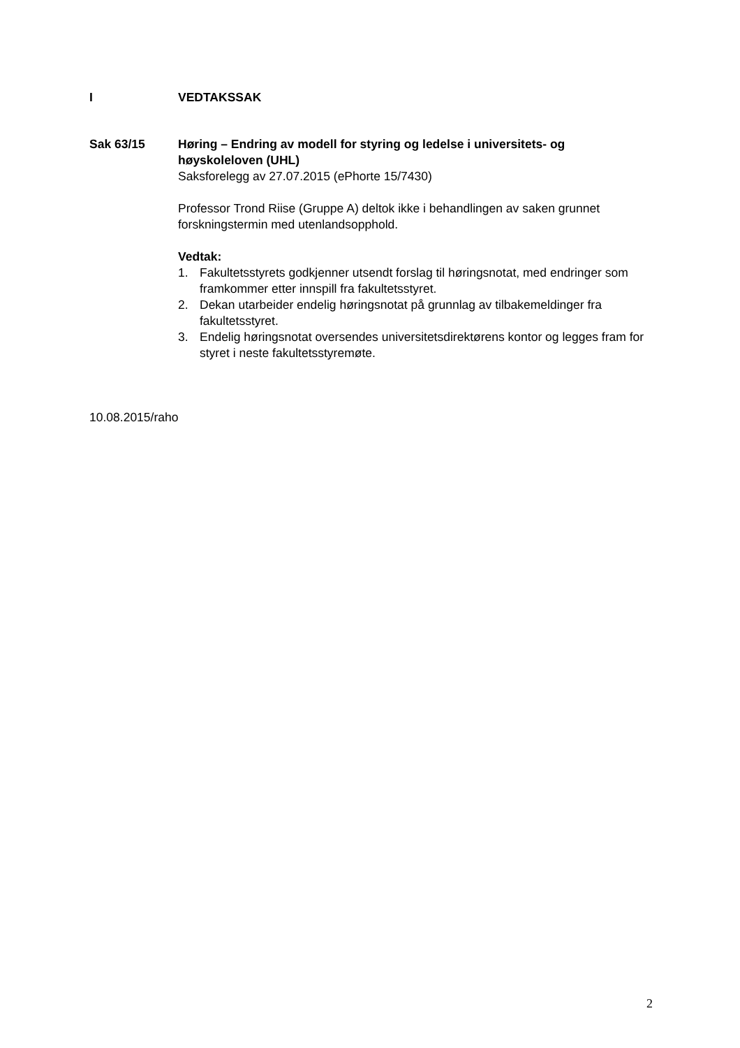I VEDTAKSSAK
Sak 63/15 Høring – Endring av modell for styring og ledelse i universitets- og høyskoleloven (UHL)
Saksforelegg av 27.07.2015 (ePhorte 15/7430)
Professor Trond Riise (Gruppe A) deltok ikke i behandlingen av saken grunnet forskningstermin med utenlandsopphold.
Vedtak:
1. Fakultetsstyrets godkjenner utsendt forslag til høringsnotat, med endringer som framkommer etter innspill fra fakultetsstyret.
2. Dekan utarbeider endelig høringsnotat på grunnlag av tilbakemeldinger fra fakultetsstyret.
3. Endelig høringsnotat oversendes universitetsdirektørens kontor og legges fram for styret i neste fakultetsstyremøte.
10.08.2015/raho
2